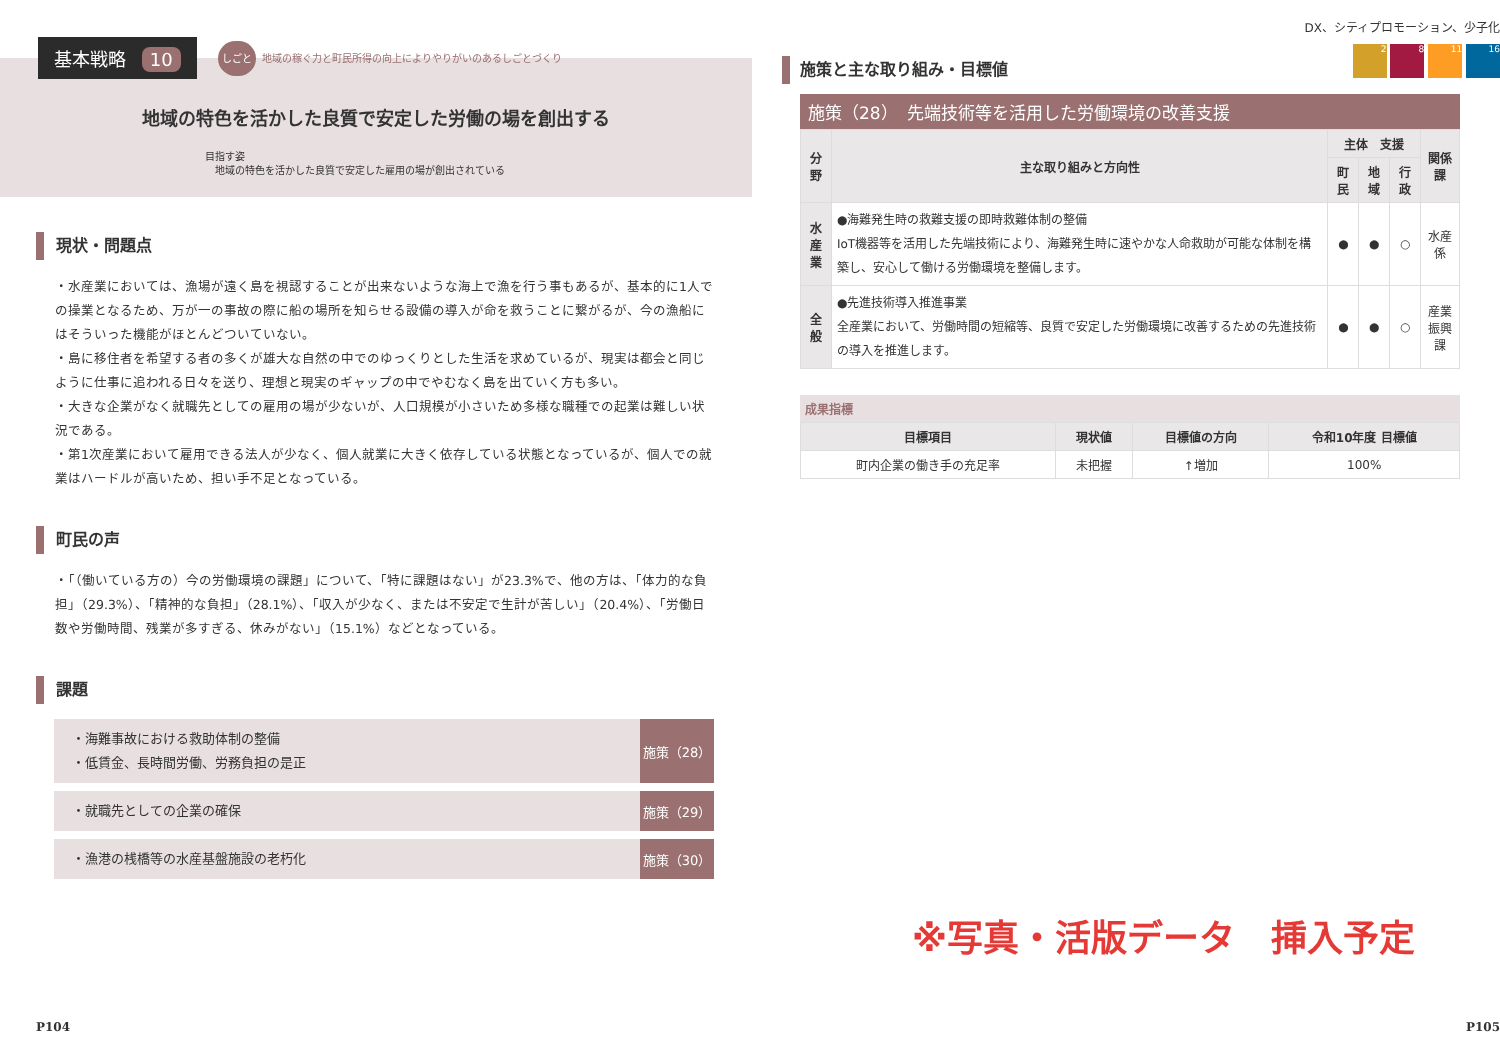基本戦略 10
しごと 地域の稼ぐ力と町民所得の向上によりやりがいのあるしごとづくり
地域の特色を活かした良質で安定した労働の場を創出する
目指す姿
　地域の特色を活かした良質で安定した雇用の場が創出されている
現状・問題点
・水産業においては、漁場が遠く島を視認することが出来ないような海上で漁を行う事もあるが、基本的に1人での操業となるため、万が一の事故の際に船の場所を知らせる設備の導入が命を救うことに繋がるが、今の漁船にはそういった機能がほとんどついていない。
・島に移住者を希望する者の多くが雄大な自然の中でのゆっくりとした生活を求めているが、現実は都会と同じように仕事に追われる日々を送り、理想と現実のギャップの中でやむなく島を出ていく方も多い。
・大きな企業がなく就職先としての雇用の場が少ないが、人口規模が小さいため多様な職種での起業は難しい状況である。
・第1次産業において雇用できる法人が少なく、個人就業に大きく依存している状態となっているが、個人での就業はハードルが高いため、担い手不足となっている。
町民の声
・「（働いている方の）今の労働環境の課題」について、「特に課題はない」が23.3%で、他の方は、「体力的な負担」（29.3%）、「精神的な負担」（28.1%）、「収入が少なく、または不安定で生計が苦しい」（20.4%）、「労働日数や労働時間、残業が多すぎる、休みがない」（15.1%）などとなっている。
課題
・海難事故における救助体制の整備
・低賃金、長時間労働、労務負担の是正
施策（28）
・就職先としての企業の確保
施策（29）
・漁港の桟橋等の水産基盤施設の老朽化
施策（30）
P104
DX、シティプロモーション、少子化
2 8 11 16
施策と主な取り組み・目標値
施策（28）　先端技術等を活用した労働環境の改善支援
| 分野 | 主な取り組みと方向性 | 主体 支援 | | | 関係課 |
| --- | --- | --- | --- | --- | --- |
| | | 町民 | 地域 | 行政 | |
| 水 産 業 | ●海難発生時の救難支援の即時救難体制の整備 IoT機器等を活用した先端技術により、海難発生時に速やかな人命救助が可能な体制を構築し、安心して働ける労働環境を整備します。 | ● | ● | ○ | 水産係 |
| 全 般 | ●先進技術導入推進事業 全産業において、労働時間の短縮等、良質で安定した労働環境に改善するための先進技術の導入を推進します。 | ● | ● | ○ | 産業 振興課 |
成果指標
| 目標項目 | 現状値 | 目標値の方向 | 令和10年度 目標値 |
| --- | --- | --- | --- |
| 町内企業の働き手の充足率 | 未把握 | ↑増加 | 100% |
※写真・活版データ　挿入予定
P105